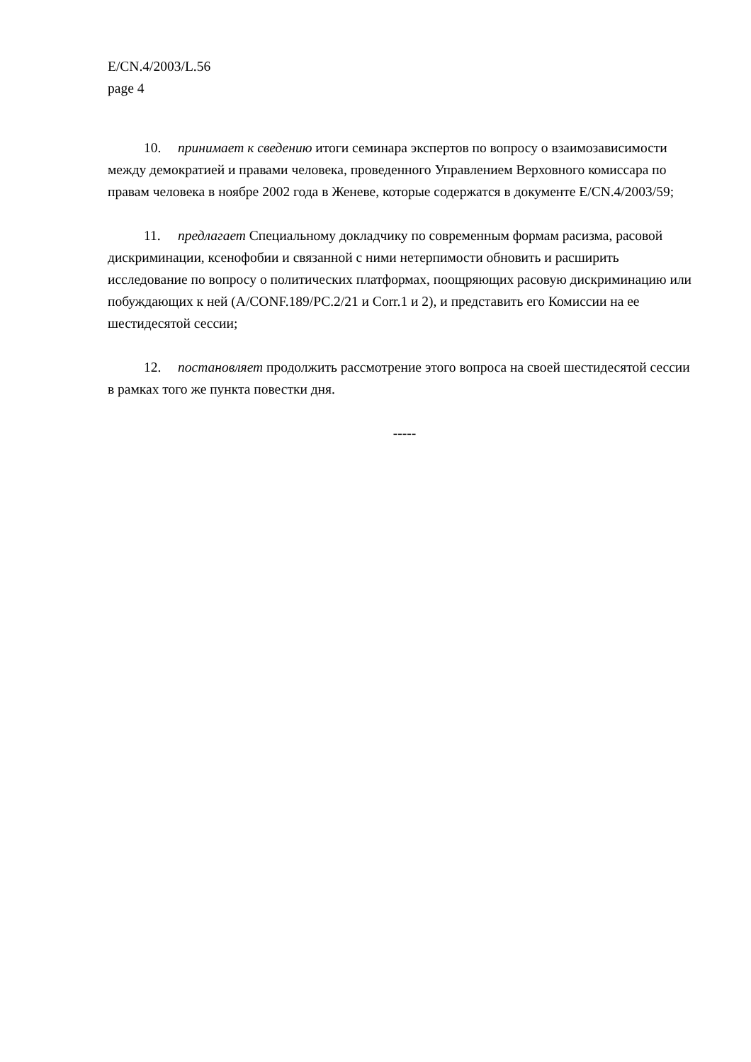E/CN.4/2003/L.56
page 4
10. принимает к сведению итоги семинара экспертов по вопросу о взаимозависимости между демократией и правами человека, проведенного Управлением Верховного комиссара по правам человека в ноябре 2002 года в Женеве, которые содержатся в документе E/CN.4/2003/59;
11. предлагает Специальному докладчику по современным формам расизма, расовой дискриминации, ксенофобии и связанной с ними нетерпимости обновить и расширить исследование по вопросу о политических платформах, поощряющих расовую дискриминацию или побуждающих к ней (A/CONF.189/PC.2/21 и Corr.1 и 2), и представить его Комиссии на ее шестидесятой сессии;
12. постановляет продолжить рассмотрение этого вопроса на своей шестидесятой сессии в рамках того же пункта повестки дня.
-----